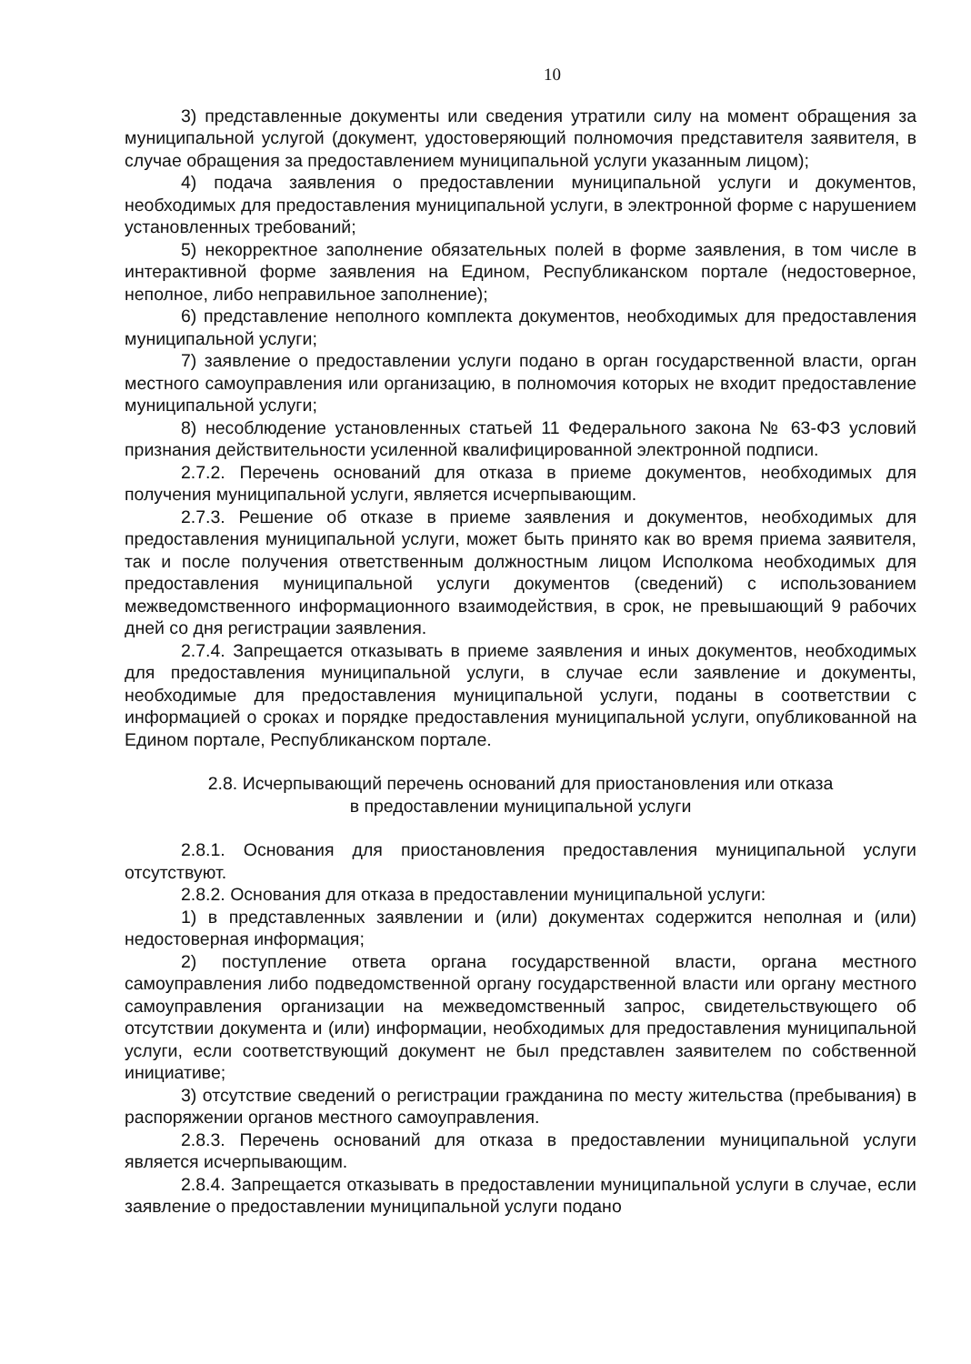10
3) представленные документы или сведения утратили силу на момент обращения за муниципальной услугой (документ, удостоверяющий полномочия представителя заявителя, в случае обращения за предоставлением муниципальной услуги указанным лицом);
4) подача заявления о предоставлении муниципальной услуги и документов, необходимых для предоставления муниципальной услуги, в электронной форме с нарушением установленных требований;
5) некорректное заполнение обязательных полей в форме заявления, в том числе в интерактивной форме заявления на Едином, Республиканском портале (недостоверное, неполное, либо неправильное заполнение);
6) представление неполного комплекта документов, необходимых для предоставления муниципальной услуги;
7) заявление о предоставлении услуги подано в орган государственной власти, орган местного самоуправления или организацию, в полномочия которых не входит предоставление муниципальной услуги;
8) несоблюдение установленных статьей 11 Федерального закона № 63-ФЗ условий признания действительности усиленной квалифицированной электронной подписи.
2.7.2. Перечень оснований для отказа в приеме документов, необходимых для получения муниципальной услуги, является исчерпывающим.
2.7.3. Решение об отказе в приеме заявления и документов, необходимых для предоставления муниципальной услуги, может быть принято как во время приема заявителя, так и после получения ответственным должностным лицом Исполкома необходимых для предоставления муниципальной услуги документов (сведений) с использованием межведомственного информационного взаимодействия, в срок, не превышающий 9 рабочих дней со дня регистрации заявления.
2.7.4. Запрещается отказывать в приеме заявления и иных документов, необходимых для предоставления муниципальной услуги, в случае если заявление и документы, необходимые для предоставления муниципальной услуги, поданы в соответствии с информацией о сроках и порядке предоставления муниципальной услуги, опубликованной на Едином портале, Республиканском портале.
2.8. Исчерпывающий перечень оснований для приостановления или отказа
в предоставлении муниципальной услуги
2.8.1. Основания для приостановления предоставления муниципальной услуги отсутствуют.
2.8.2. Основания для отказа в предоставлении муниципальной услуги:
1) в представленных заявлении и (или) документах содержится неполная и (или) недостоверная информация;
2) поступление ответа органа государственной власти, органа местного самоуправления либо подведомственной органу государственной власти или органу местного самоуправления организации на межведомственный запрос, свидетельствующего об отсутствии документа и (или) информации, необходимых для предоставления муниципальной услуги, если соответствующий документ не был представлен заявителем по собственной инициативе;
3) отсутствие сведений о регистрации гражданина по месту жительства (пребывания) в распоряжении органов местного самоуправления.
2.8.3. Перечень оснований для отказа в предоставлении муниципальной услуги является исчерпывающим.
2.8.4. Запрещается отказывать в предоставлении муниципальной услуги в случае, если заявление о предоставлении муниципальной услуги подано